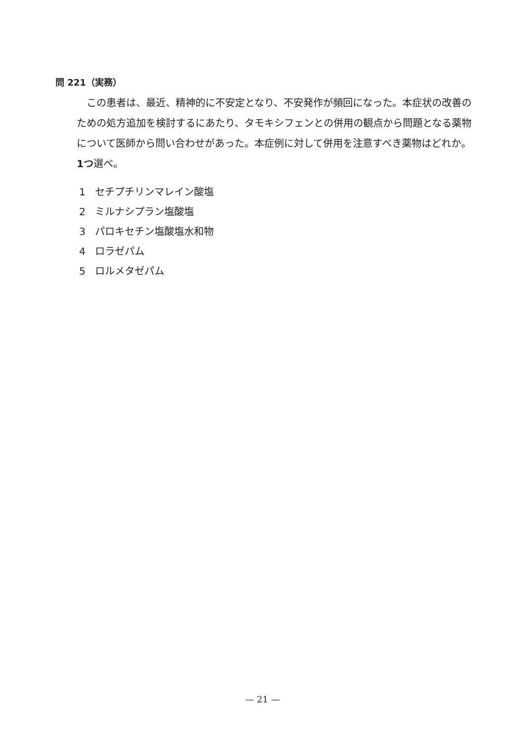問 221（実務）
この患者は、最近、精神的に不安定となり、不安発作が頻回になった。本症状の改善のための処方追加を検討するにあたり、タモキシフェンとの併用の観点から問題となる薬物について医師から問い合わせがあった。本症例に対して併用を注意すべき薬物はどれか。1つ選べ。
1 セチプチリンマレイン酸塩
2 ミルナシプラン塩酸塩
3 パロキセチン塩酸塩水和物
4 ロラゼパム
5 ロルメタゼパム
— 21 —